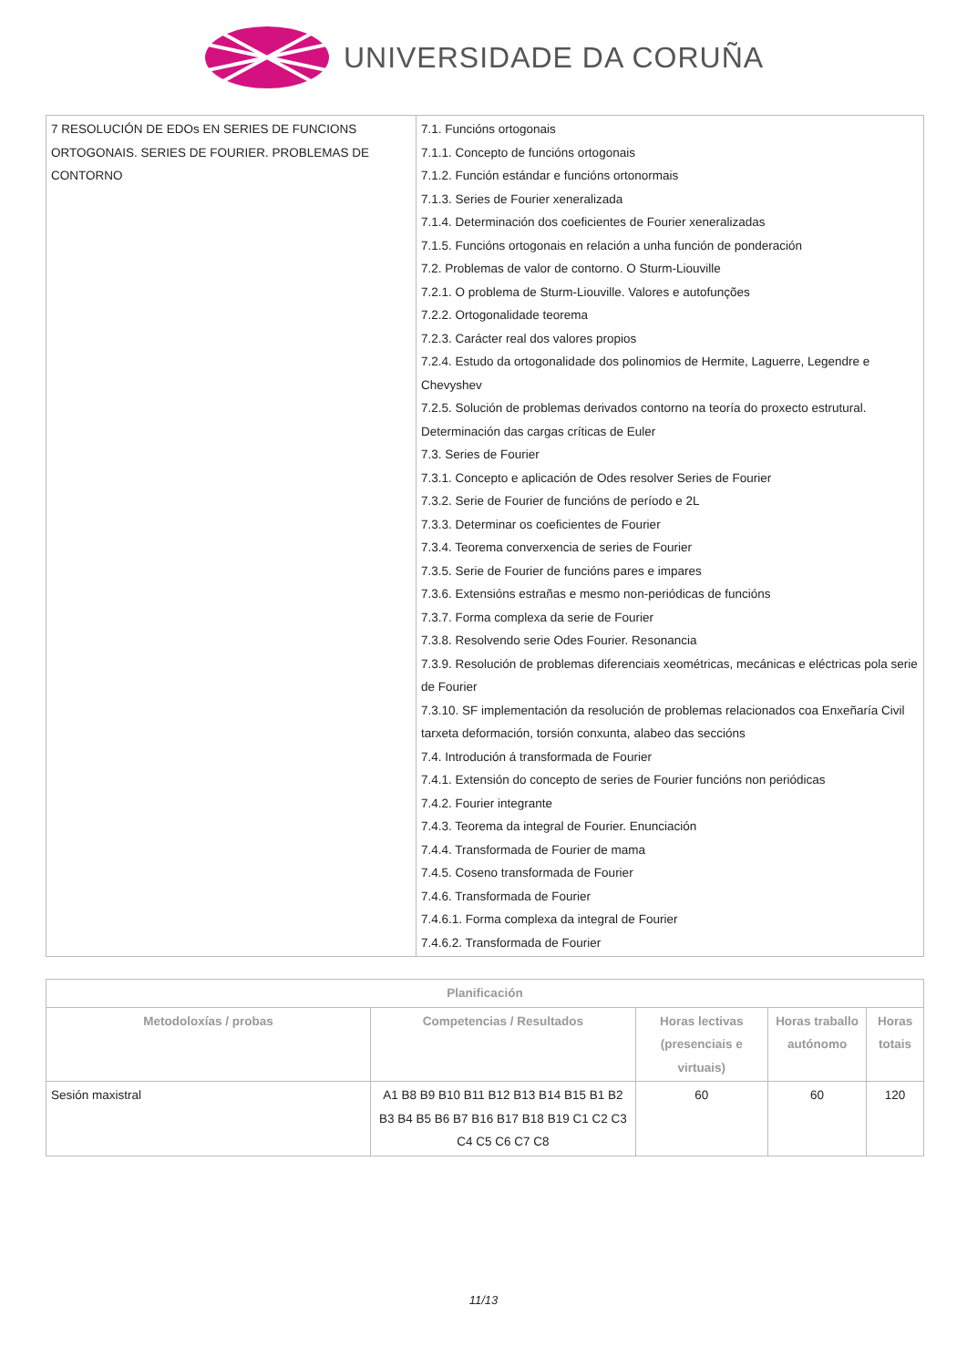UNIVERSIDADE DA CORUÑA
| 7 RESOLUCIÓN DE EDOs EN SERIES DE FUNCIONS ORTOGONAIS. SERIES DE FOURIER. PROBLEMAS DE CONTORNO | 7.1. Funcións ortogonais 7.1.1. Concepto de funcións ortogonais 7.1.2. Función estándar e funcións ortonormais 7.1.3. Series de Fourier xeneralizada 7.1.4. Determinación dos coeficientes de Fourier xeneralizadas 7.1.5. Funcións ortogonais en relación a unha función de ponderación 7.2. Problemas de valor de contorno. O Sturm-Liouville 7.2.1. O problema de Sturm-Liouville. Valores e autofunções 7.2.2. Ortogonalidade teorema 7.2.3. Carácter real dos valores propios 7.2.4. Estudo da ortogonalidade dos polinomios de Hermite, Laguerre, Legendre e Chevyshev 7.2.5. Solución de problemas derivados contorno na teoría do proxecto estrutural. Determinación das cargas críticas de Euler 7.3. Series de Fourier 7.3.1. Concepto e aplicación de Odes resolver Series de Fourier 7.3.2. Serie de Fourier de funcións de período e 2L 7.3.3. Determinar os coeficientes de Fourier 7.3.4. Teorema converxencia de series de Fourier 7.3.5. Serie de Fourier de funcións pares e impares 7.3.6. Extensións estrañas e mesmo non-periódicas de funcións 7.3.7. Forma complexa da serie de Fourier 7.3.8. Resolvendo serie Odes Fourier. Resonancia 7.3.9. Resolución de problemas diferenciais xeométricas, mecánicas e eléctricas pola serie de Fourier 7.3.10. SF implementación da resolución de problemas relacionados coa Enxeñaría Civil tarxeta deformación, torsión conxunta, alabeo das seccións 7.4. Introdución á transformada de Fourier 7.4.1. Extensión do concepto de series de Fourier funcións non periódicas 7.4.2. Fourier integrante 7.4.3. Teorema da integral de Fourier. Enunciación 7.4.4. Transformada de Fourier de mama 7.4.5. Coseno transformada de Fourier 7.4.6. Transformada de Fourier 7.4.6.1. Forma complexa da integral de Fourier 7.4.6.2. Transformada de Fourier |
| Planificación | | | | |
| --- | --- | --- | --- | --- |
| Metodoloxías / probas | Competencias / Resultados | Horas lectivas (presenciais e virtuais) | Horas traballo autónomo | Horas totais |
| Sesión maxistral | A1 B8 B9 B10 B11 B12 B13 B14 B15 B1 B2 B3 B4 B5 B6 B7 B16 B17 B18 B19 C1 C2 C3 C4 C5 C6 C7 C8 | 60 | 60 | 120 |
11/13